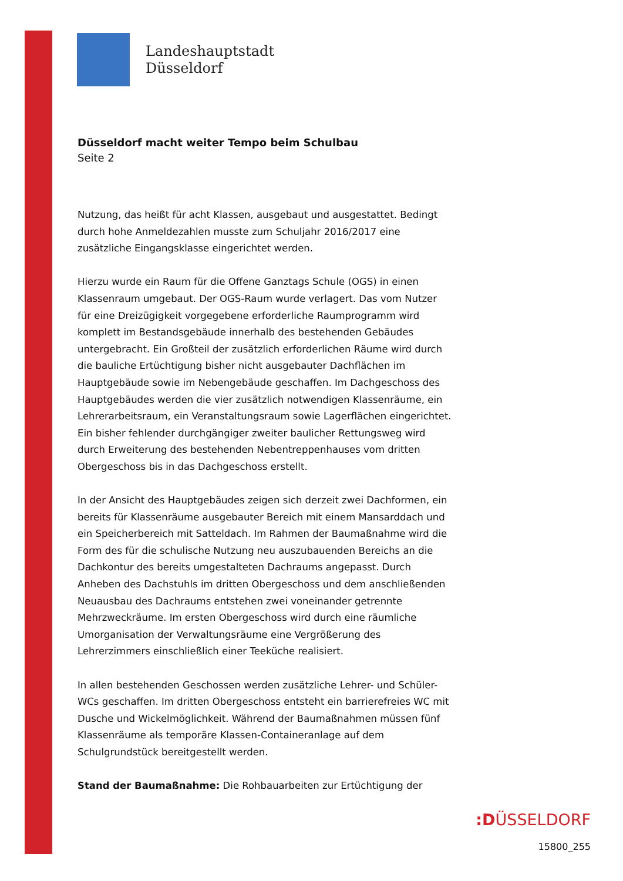Landeshauptstadt
Düsseldorf
Düsseldorf macht weiter Tempo beim Schulbau
Seite 2
Nutzung, das heißt für acht Klassen, ausgebaut und ausgestattet. Bedingt durch hohe Anmeldezahlen musste zum Schuljahr 2016/2017 eine zusätzliche Eingangsklasse eingerichtet werden.
Hierzu wurde ein Raum für die Offene Ganztags Schule (OGS) in einen Klassenraum umgebaut. Der OGS-Raum wurde verlagert. Das vom Nutzer für eine Dreizügigkeit vorgegebene erforderliche Raumprogramm wird komplett im Bestandsgebäude innerhalb des bestehenden Gebäudes untergebracht. Ein Großteil der zusätzlich erforderlichen Räume wird durch die bauliche Ertüchtigung bisher nicht ausgebauter Dachflächen im Hauptgebäude sowie im Nebengebäude geschaffen. Im Dachgeschoss des Hauptgebäudes werden die vier zusätzlich notwendigen Klassenräume, ein Lehrerarbeitsraum, ein Veranstaltungsraum sowie Lagerflächen eingerichtet. Ein bisher fehlender durchgängiger zweiter baulicher Rettungsweg wird durch Erweiterung des bestehenden Nebentreppenhauses vom dritten Obergeschoss bis in das Dachgeschoss erstellt.
In der Ansicht des Hauptgebäudes zeigen sich derzeit zwei Dachformen, ein bereits für Klassenräume ausgebauter Bereich mit einem Mansarddach und ein Speicherbereich mit Satteldach. Im Rahmen der Baumaßnahme wird die Form des für die schulische Nutzung neu auszubauenden Bereichs an die Dachkontur des bereits umgestalteten Dachraums angepasst. Durch Anheben des Dachstuhls im dritten Obergeschoss und dem anschließenden Neuausbau des Dachraums entstehen zwei voneinander getrennte Mehrzweckräume. Im ersten Obergeschoss wird durch eine räumliche Umorganisation der Verwaltungsräume eine Vergrößerung des Lehrerzimmers einschließlich einer Teeküche realisiert.
In allen bestehenden Geschossen werden zusätzliche Lehrer- und Schüler-WCs geschaffen. Im dritten Obergeschoss entsteht ein barrierefreies WC mit Dusche und Wickelmöglichkeit. Während der Baumaßnahmen müssen fünf Klassenräume als temporäre Klassen-Containeranlage auf dem Schulgrundstück bereitgestellt werden.
Stand der Baumaßnahme: Die Rohbauarbeiten zur Ertüchtigung der
:DÜSSELDORF
15800_255